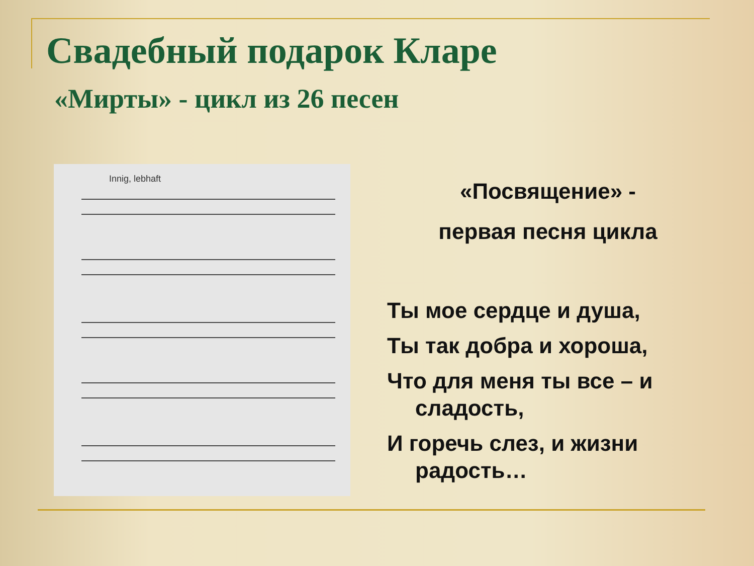Свадебный подарок Кларе
«Мирты» - цикл из 26 песен
Innig, lebhaft
«Посвящение» -
первая песня цикла
Ты мое сердце и душа,
Ты так добра и хороша,
Что для меня ты все – и сладость,
И горечь слез, и жизни радость…